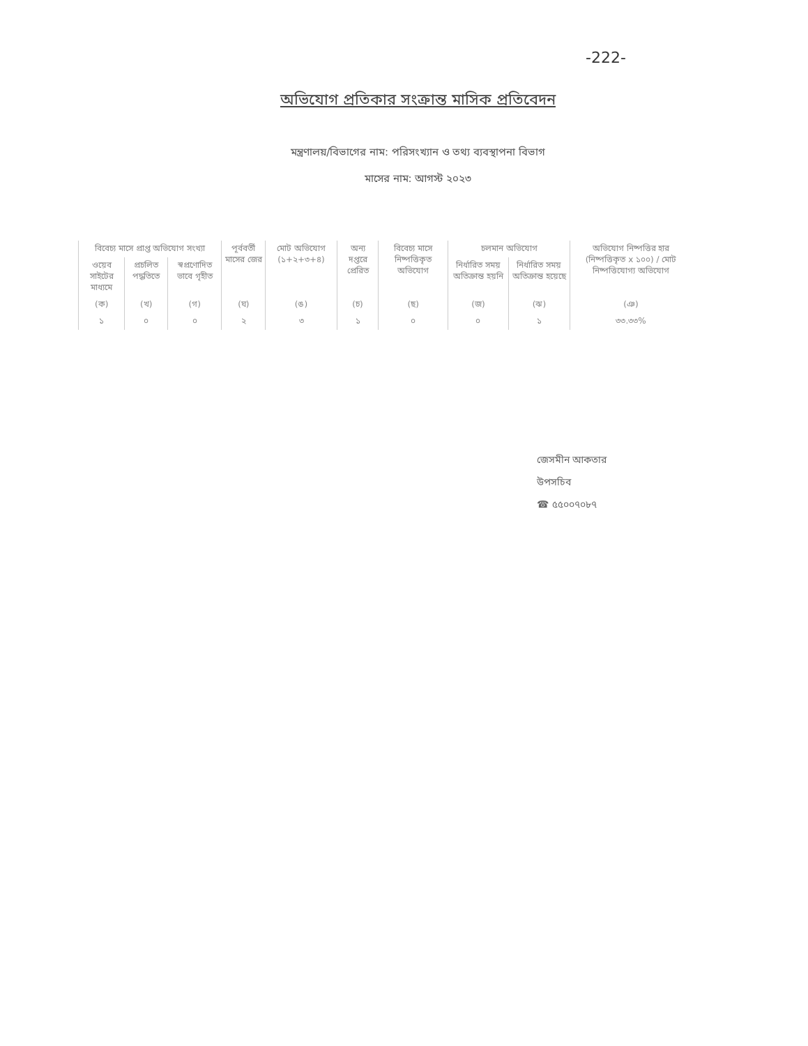-222-
অভিযোগ প্রতিকার সংক্রান্ত মাসিক প্রতিবেদন
মন্ত্রণালয়/বিভাগের নাম: পরিসংখ্যান ও তথ্য ব্যবস্থাপনা বিভাগ
মাসের নাম: আগস্ট ২০২৩
| বিবেচ্য মাসে প্রাপ্ত অভিযোগ সংখ্যা | | | পূর্ববর্তী মাসের জের | মোট অভিযোগ (১+২+৩+৪) | অন্য দপ্তরে প্রেরিত | বিবেচ্য মাসে নিষ্পত্তিকৃত অভিযোগ | চলমান অভিযোগ | | অভিযোগ নিষ্পত্তির হার (নিষ্পত্তিকৃত x ১০০) / মোট নিষ্পত্তিযোগ্য অভিযোগ |
| --- | --- | --- | --- | --- | --- | --- | --- | --- | --- |
| ওয়েব সাইটের মাধ্যমে | প্রচলিত পদ্ধতিতে | স্বপ্রণোদিত ভাবে গৃহীত | | | | | নির্ধারিত সময় অতিক্রান্ত হয়নি | নির্ধারিত সময় অতিক্রান্ত হয়েছে | |
| (ক) | (খ) | (গ) | (ঘ) | (ঙ) | (চ) | (ছ) | (জ) | (ঝ) | (ঞ) |
| ১ | ০ | ০ | ২ | ৩ | ১ | ০ | ০ | ১ | ৩৩.৩৩% |
জেসমীন আকতার
উপসচিব
☎ ৫৫০০৭০৮৭